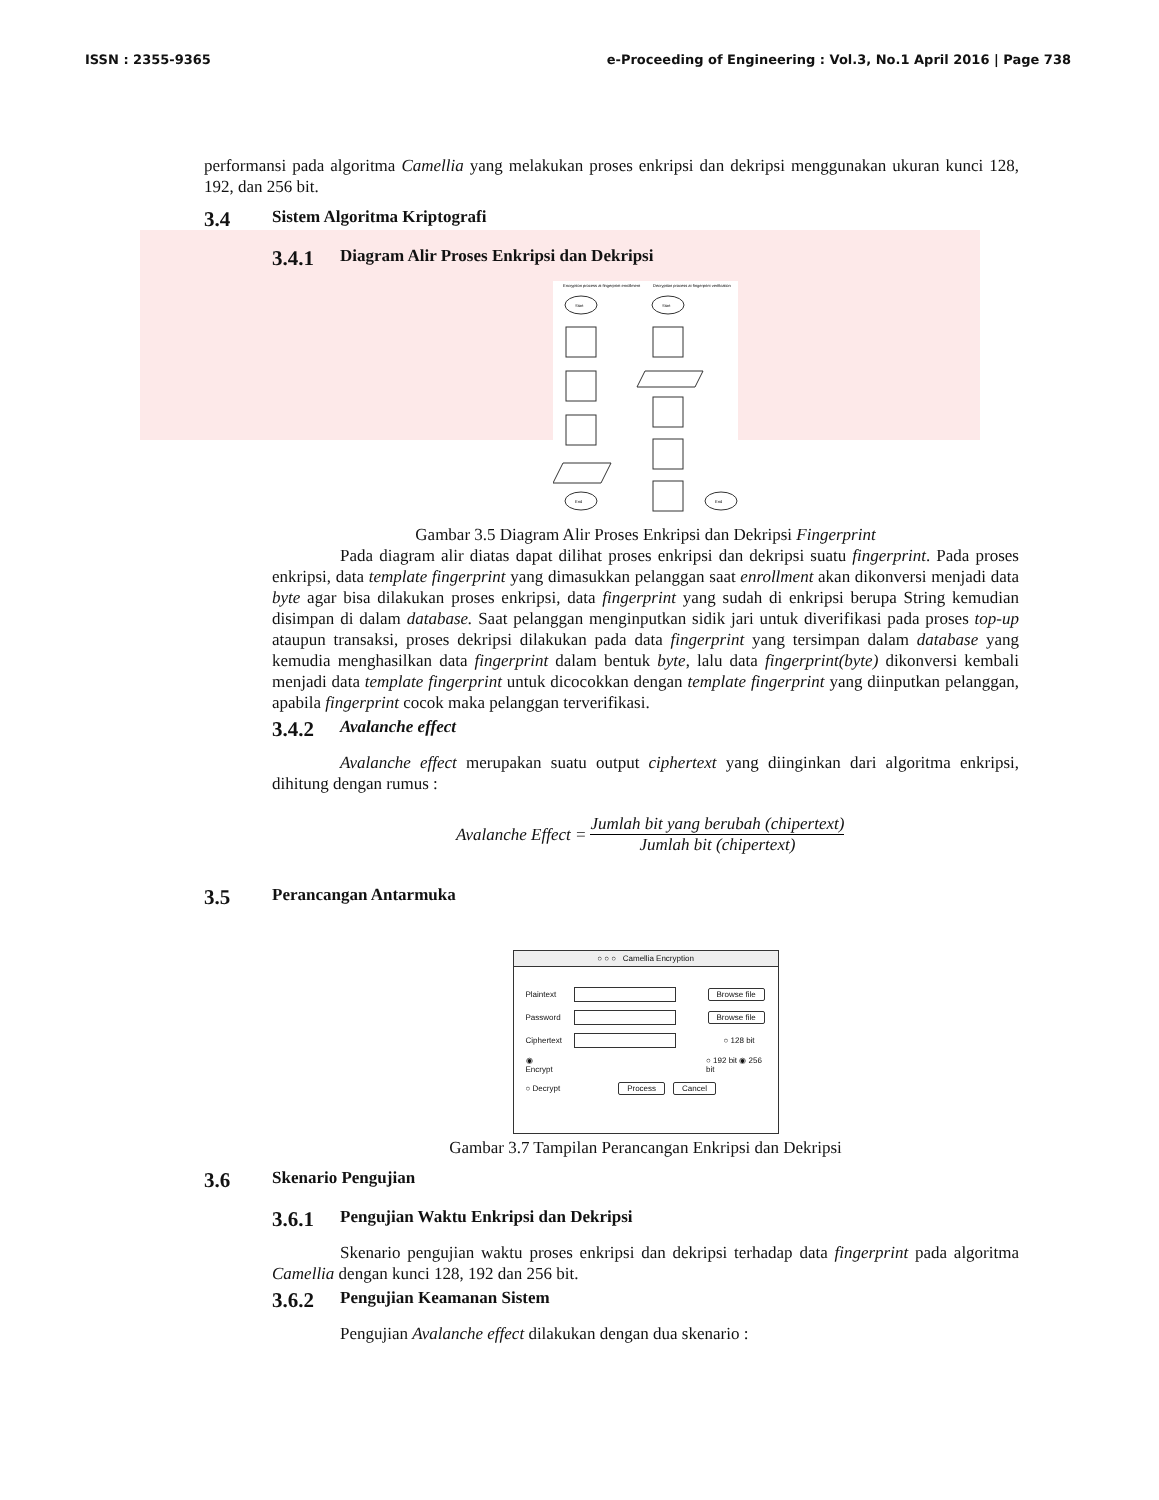ISSN : 2355-9365 e-Proceeding of Engineering : Vol.3, No.1 April 2016 | Page 738
performansi pada algoritma Camellia yang melakukan proses enkripsi dan dekripsi menggunakan ukuran kunci 128, 192, dan 256 bit.
3.4 Sistem Algoritma Kriptografi
3.4.1 Diagram Alir Proses Enkripsi dan Dekripsi
Encryption process at fingerprint enrollment
Decryption process at fingerprint verification
Start
Start
End
End
Gambar 3.5 Diagram Alir Proses Enkripsi dan Dekripsi Fingerprint
Pada diagram alir diatas dapat dilihat proses enkripsi dan dekripsi suatu fingerprint. Pada proses enkripsi, data template fingerprint yang dimasukkan pelanggan saat enrollment akan dikonversi menjadi data byte agar bisa dilakukan proses enkripsi, data fingerprint yang sudah di enkripsi berupa String kemudian disimpan di dalam database. Saat pelanggan menginputkan sidik jari untuk diverifikasi pada proses top-up ataupun transaksi, proses dekripsi dilakukan pada data fingerprint yang tersimpan dalam database yang kemudia menghasilkan data fingerprint dalam bentuk byte, lalu data fingerprint(byte) dikonversi kembali menjadi data template fingerprint untuk dicocokkan dengan template fingerprint yang diinputkan pelanggan, apabila fingerprint cocok maka pelanggan terverifikasi.
3.4.2 Avalanche effect
Avalanche effect merupakan suatu output ciphertext yang diinginkan dari algoritma enkripsi, dihitung dengan rumus :
Avalanche Effect = Jumlah bit yang berubah (chipertext) Jumlah bit (chipertext)
3.5 Perancangan Antarmuka
○ ○ ○ Camellia Encryption
Plaintext Browse file
Password Browse file
Ciphertext ○ 128 bit
◉ Encrypt ○ 192 bit ◉ 256 bit
○ Decrypt Process Cancel
Gambar 3.7 Tampilan Perancangan Enkripsi dan Dekripsi
3.6 Skenario Pengujian
3.6.1 Pengujian Waktu Enkripsi dan Dekripsi
Skenario pengujian waktu proses enkripsi dan dekripsi terhadap data fingerprint pada algoritma Camellia dengan kunci 128, 192 dan 256 bit.
3.6.2 Pengujian Keamanan Sistem
Pengujian Avalanche effect dilakukan dengan dua skenario :